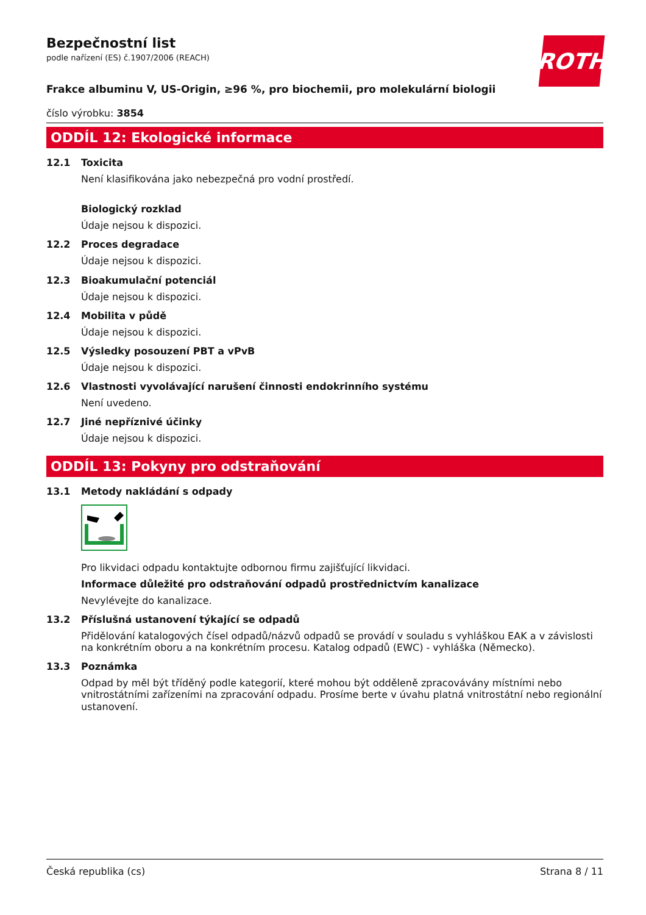Bezpečnostní list
podle nařízení (ES) č.1907/2006 (REACH)
ROTH
Frakce albuminu V, US-Origin, ≥96 %, pro biochemii, pro molekulární biologii
číslo výrobku: 3854
ODDÍL 12: Ekologické informace
12.1 Toxicita
Není klasifikována jako nebezpečná pro vodní prostředí.
Biologický rozklad
Údaje nejsou k dispozici.
12.2 Proces degradace
Údaje nejsou k dispozici.
12.3 Bioakumulační potenciál
Údaje nejsou k dispozici.
12.4 Mobilita v půdě
Údaje nejsou k dispozici.
12.5 Výsledky posouzení PBT a vPvB
Údaje nejsou k dispozici.
12.6 Vlastnosti vyvolávající narušení činnosti endokrinního systému
Není uvedeno.
12.7 Jiné nepříznivé účinky
Údaje nejsou k dispozici.
ODDÍL 13: Pokyny pro odstraňování
13.1 Metody nakládání s odpady
Pro likvidaci odpadu kontaktujte odbornou firmu zajišťující likvidaci.
Informace důležité pro odstraňování odpadů prostřednictvím kanalizace
Nevylévejte do kanalizace.
13.2 Příslušná ustanovení týkající se odpadů
Přidělování katalogových čísel odpadů/názvů odpadů se provádí v souladu s vyhláškou EAK a v závislosti na konkrétním oboru a na konkrétním procesu. Katalog odpadů (EWC) - vyhláška (Německo).
13.3 Poznámka
Odpad by měl být tříděný podle kategorií, které mohou být odděleně zpracovávány místními nebo vnitrostátními zařízeními na zpracování odpadu. Prosíme berte v úvahu platná vnitrostátní nebo regionální ustanovení.
Česká republika (cs) Strana 8 / 11